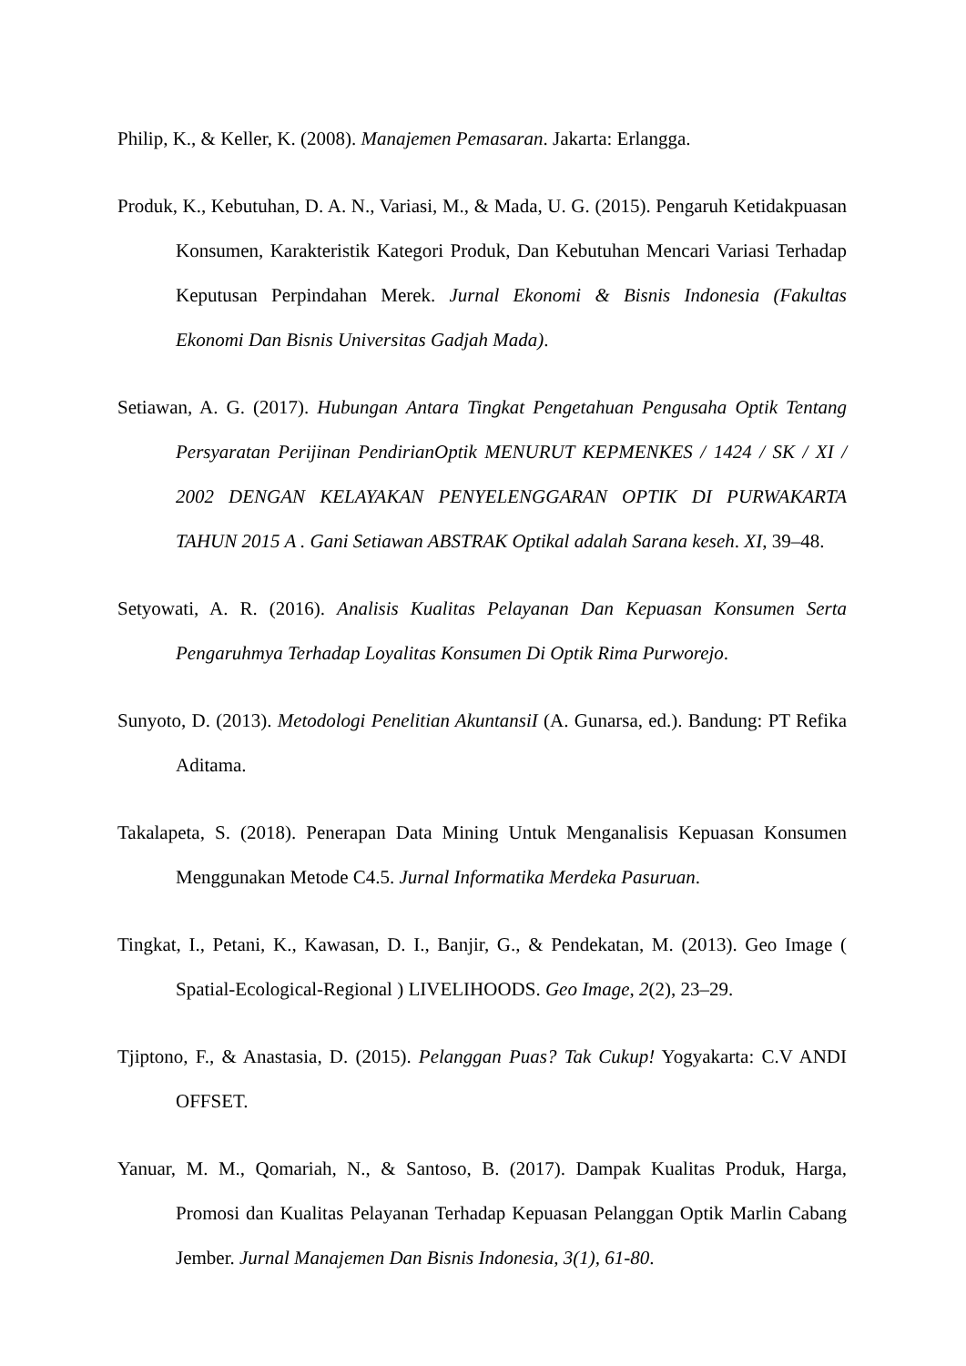Philip, K., & Keller, K. (2008). Manajemen Pemasaran. Jakarta: Erlangga.
Produk, K., Kebutuhan, D. A. N., Variasi, M., & Mada, U. G. (2015). Pengaruh Ketidakpuasan Konsumen, Karakteristik Kategori Produk, Dan Kebutuhan Mencari Variasi Terhadap Keputusan Perpindahan Merek. Jurnal Ekonomi & Bisnis Indonesia (Fakultas Ekonomi Dan Bisnis Universitas Gadjah Mada).
Setiawan, A. G. (2017). Hubungan Antara Tingkat Pengetahuan Pengusaha Optik Tentang Persyaratan Perijinan PendirianOptik MENURUT KEPMENKES / 1424 / SK / XI / 2002 DENGAN KELAYAKAN PENYELENGGARAN OPTIK DI PURWAKARTA TAHUN 2015 A . Gani Setiawan ABSTRAK Optikal adalah Sarana keseh. XI, 39–48.
Setyowati, A. R. (2016). Analisis Kualitas Pelayanan Dan Kepuasan Konsumen Serta Pengaruhmya Terhadap Loyalitas Konsumen Di Optik Rima Purworejo.
Sunyoto, D. (2013). Metodologi Penelitian AkuntansiI (A. Gunarsa, ed.). Bandung: PT Refika Aditama.
Takalapeta, S. (2018). Penerapan Data Mining Untuk Menganalisis Kepuasan Konsumen Menggunakan Metode C4.5. Jurnal Informatika Merdeka Pasuruan.
Tingkat, I., Petani, K., Kawasan, D. I., Banjir, G., & Pendekatan, M. (2013). Geo Image ( Spatial-Ecological-Regional ) LIVELIHOODS. Geo Image, 2(2), 23–29.
Tjiptono, F., & Anastasia, D. (2015). Pelanggan Puas? Tak Cukup! Yogyakarta: C.V ANDI OFFSET.
Yanuar, M. M., Qomariah, N., & Santoso, B. (2017). Dampak Kualitas Produk, Harga, Promosi dan Kualitas Pelayanan Terhadap Kepuasan Pelanggan Optik Marlin Cabang Jember. Jurnal Manajemen Dan Bisnis Indonesia, 3(1), 61-80.